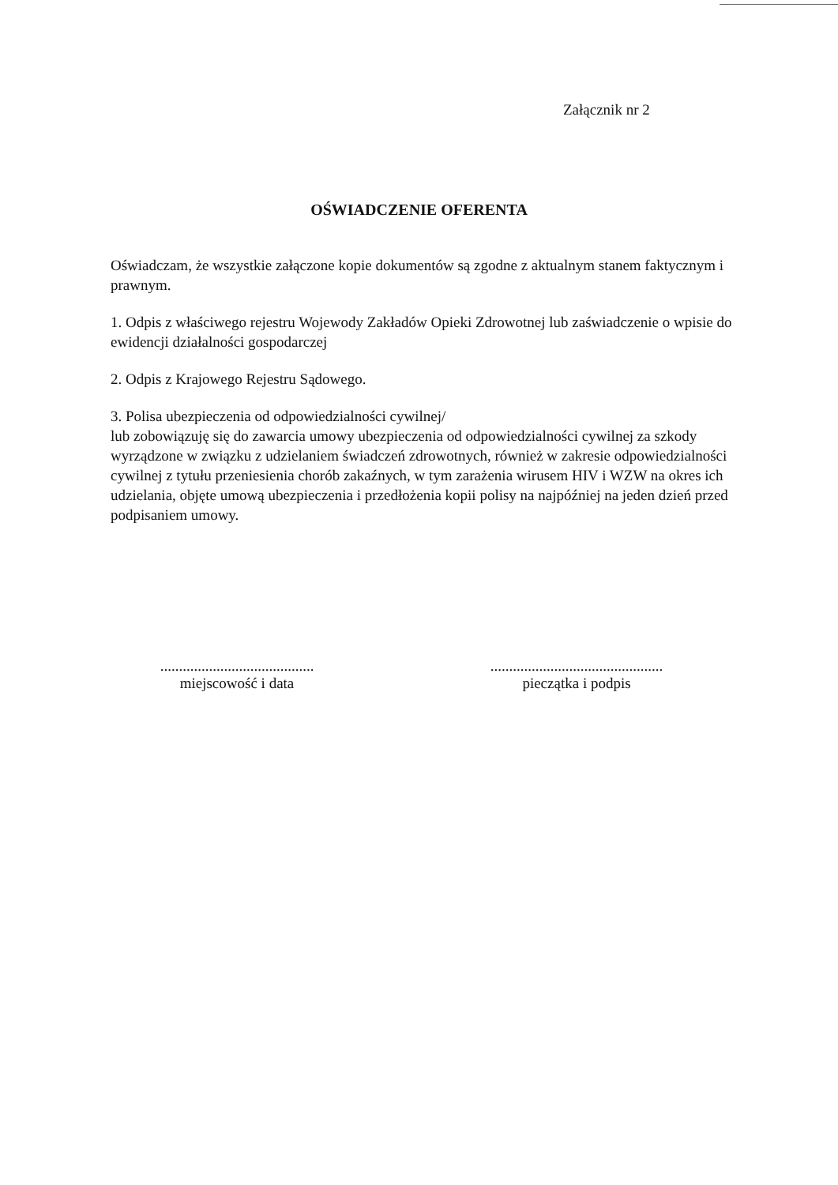Załącznik nr 2
OŚWIADCZENIE OFERENTA
Oświadczam, że wszystkie załączone kopie dokumentów są zgodne z aktualnym stanem faktycznym i prawnym.
1. Odpis z właściwego rejestru Wojewody Zakładów Opieki Zdrowotnej lub zaświadczenie o wpisie do ewidencji działalności gospodarczej
2. Odpis z Krajowego Rejestru Sądowego.
3. Polisa ubezpieczenia od odpowiedzialności cywilnej/
lub zobowiązuję się do zawarcia umowy ubezpieczenia od odpowiedzialności cywilnej za szkody wyrządzone w związku z udzielaniem świadczeń zdrowotnych, również w zakresie odpowiedzialności cywilnej z tytułu przeniesienia chorób zakaźnych, w tym zarażenia wirusem HIV i WZW na okres ich udzielania, objęte umową ubezpieczenia i przedłożenia kopii polisy na najpóźniej na jeden dzień przed podpisaniem umowy.
.........................................
miejscowość i data
..............................................
pieczątka i podpis